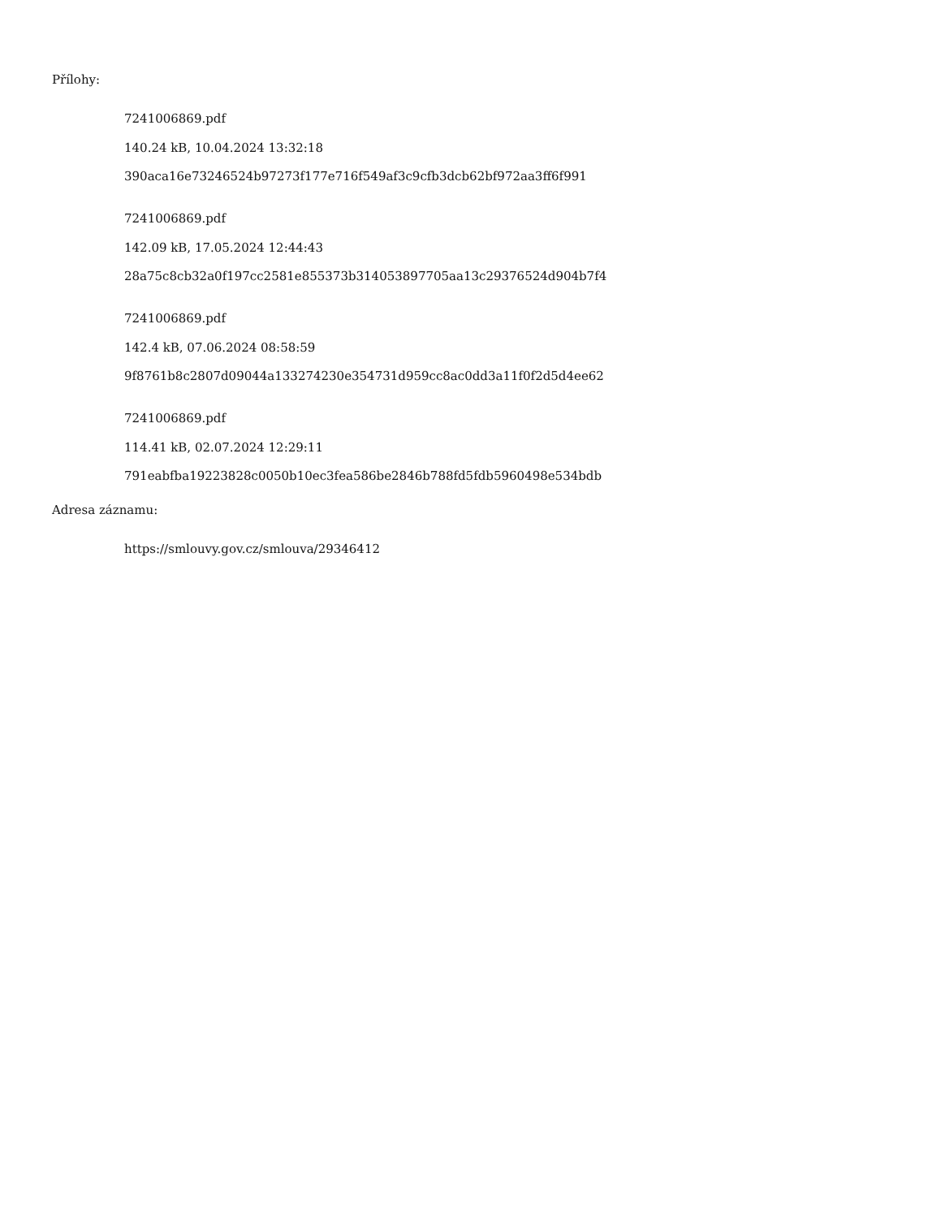Přílohy:
7241006869.pdf
140.24 kB, 10.04.2024 13:32:18
390aca16e73246524b97273f177e716f549af3c9cfb3dcb62bf972aa3ff6f991
7241006869.pdf
142.09 kB, 17.05.2024 12:44:43
28a75c8cb32a0f197cc2581e855373b314053897705aa13c29376524d904b7f4
7241006869.pdf
142.4 kB, 07.06.2024 08:58:59
9f8761b8c2807d09044a133274230e354731d959cc8ac0dd3a11f0f2d5d4ee62
7241006869.pdf
114.41 kB, 02.07.2024 12:29:11
791eabfba19223828c0050b10ec3fea586be2846b788fd5fdb5960498e534bdb
Adresa záznamu:
https://smlouvy.gov.cz/smlouva/29346412